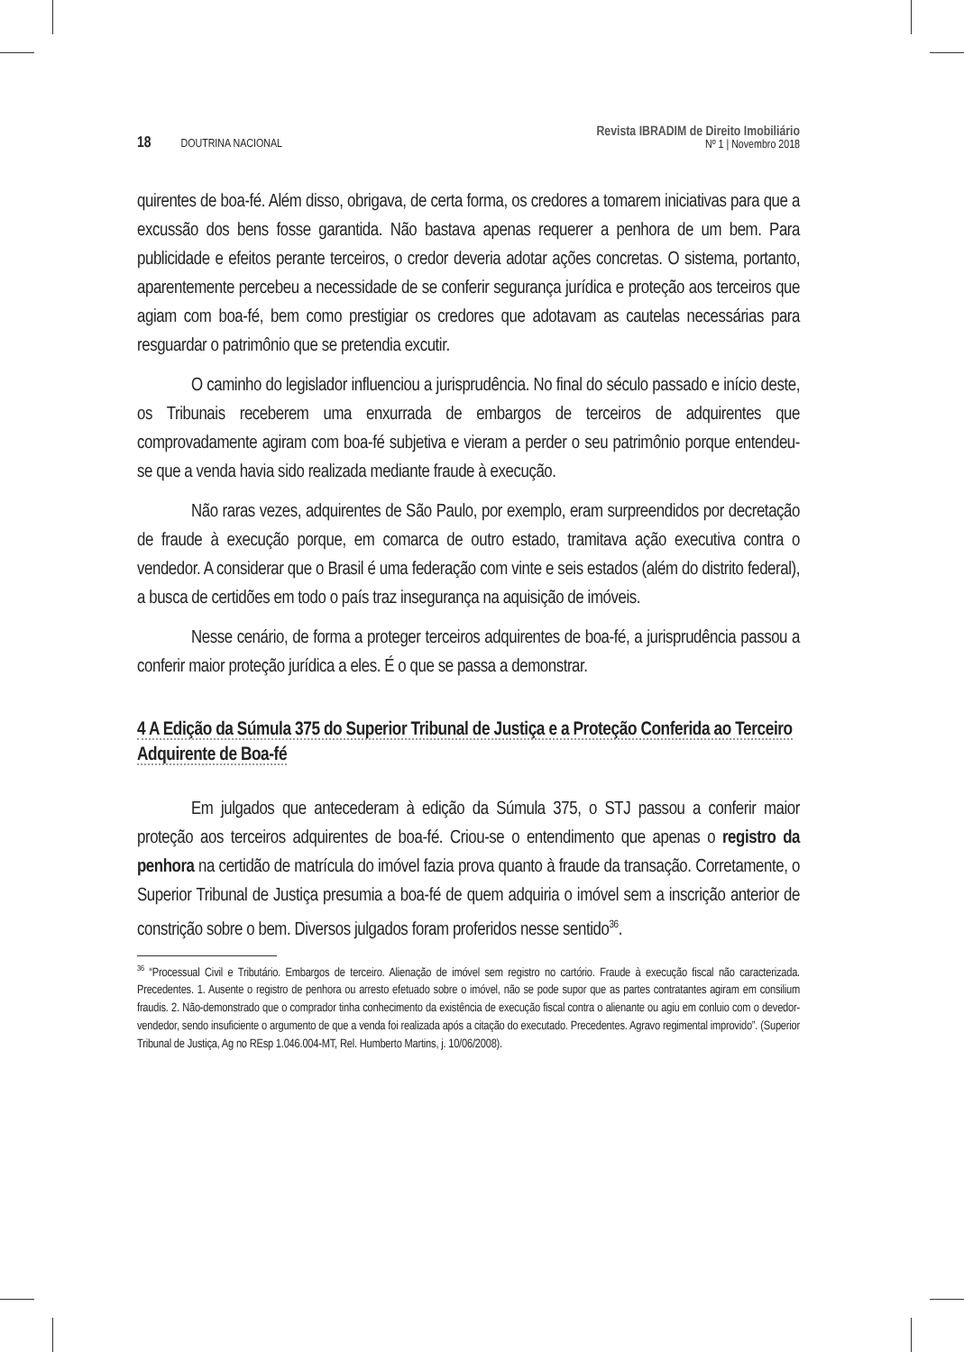18 DOUTRINA NACIONAL
Revista IBRADIM de Direito Imobiliário
Nº 1 | Novembro 2018
quirentes de boa-fé. Além disso, obrigava, de certa forma, os credores a tomarem iniciativas para que a excussão dos bens fosse garantida. Não bastava apenas requerer a penhora de um bem. Para publicidade e efeitos perante terceiros, o credor deveria adotar ações concretas. O sistema, portanto, aparentemente percebeu a necessidade de se conferir segurança jurídica e proteção aos terceiros que agiam com boa-fé, bem como prestigiar os credores que adotavam as cautelas necessárias para resguardar o patrimônio que se pretendia excutir.
O caminho do legislador influenciou a jurisprudência. No final do século passado e início deste, os Tribunais receberem uma enxurrada de embargos de terceiros de adquirentes que comprovadamente agiram com boa-fé subjetiva e vieram a perder o seu patrimônio porque entendeu-se que a venda havia sido realizada mediante fraude à execução.
Não raras vezes, adquirentes de São Paulo, por exemplo, eram surpreendidos por decretação de fraude à execução porque, em comarca de outro estado, tramitava ação executiva contra o vendedor. A considerar que o Brasil é uma federação com vinte e seis estados (além do distrito federal), a busca de certidões em todo o país traz insegurança na aquisição de imóveis.
Nesse cenário, de forma a proteger terceiros adquirentes de boa-fé, a jurisprudência passou a conferir maior proteção jurídica a eles. É o que se passa a demonstrar.
4 A Edição da Súmula 375 do Superior Tribunal de Justiça e a Proteção Conferida ao Terceiro Adquirente de Boa-fé
Em julgados que antecederam à edição da Súmula 375, o STJ passou a conferir maior proteção aos terceiros adquirentes de boa-fé. Criou-se o entendimento que apenas o registro da penhora na certidão de matrícula do imóvel fazia prova quanto à fraude da transação. Corretamente, o Superior Tribunal de Justiça presumia a boa-fé de quem adquiria o imóvel sem a inscrição anterior de constrição sobre o bem. Diversos julgados foram proferidos nesse sentido<sup>36</sup>.
<sup>36</sup> “Processual Civil e Tributário. Embargos de terceiro. Alienação de imóvel sem registro no cartório. Fraude à execução fiscal não caracterizada. Precedentes. 1. Ausente o registro de penhora ou arresto efetuado sobre o imóvel, não se pode supor que as partes contratantes agiram em consilium fraudis. 2. Não-demonstrado que o comprador tinha conhecimento da existência de execução fiscal contra o alienante ou agiu em conluio com o devedor-vendedor, sendo insuficiente o argumento de que a venda foi realizada após a citação do executado. Precedentes. Agravo regimental improvido”. (Superior Tribunal de Justiça, Ag no REsp 1.046.004-MT, Rel. Humberto Martins, j. 10/06/2008).